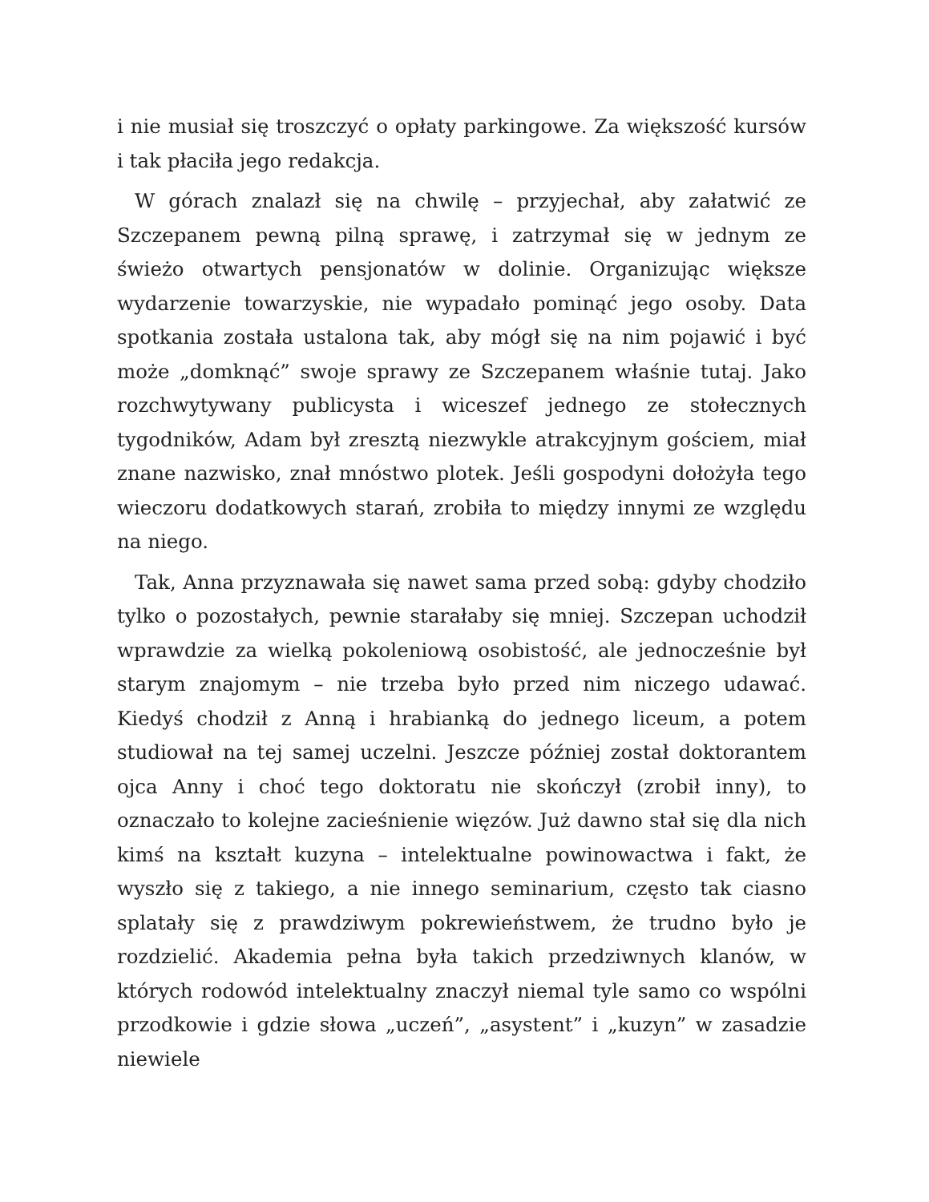i nie musiał się troszczyć o opłaty parkingowe. Za większość kursów i tak płaciła jego redakcja.
W górach znalazł się na chwilę – przyjechał, aby załatwić ze Szczepanem pewną pilną sprawę, i zatrzymał się w jednym ze świeżo otwartych pensjonatów w dolinie. Organizując większe wydarzenie towarzyskie, nie wypadało pominąć jego osoby. Data spotkania została ustalona tak, aby mógł się na nim pojawić i być może „domknąć” swoje sprawy ze Szczepanem właśnie tutaj. Jako rozchwytywany publicysta i wiceszef jednego ze stołecznych tygodników, Adam był zresztą niezwykle atrakcyjnym gościem, miał znane nazwisko, znał mnóstwo plotek. Jeśli gospodyni dołożyła tego wieczoru dodatkowych starań, zrobiła to między innymi ze względu na niego.
Tak, Anna przyznawała się nawet sama przed sobą: gdyby chodziło tylko o pozostałych, pewnie starałaby się mniej. Szczepan uchodził wprawdzie za wielką pokoleniową osobistość, ale jednocześnie był starym znajomym – nie trzeba było przed nim niczego udawać. Kiedyś chodził z Anną i hrabianką do jednego liceum, a potem studiował na tej samej uczelni. Jeszcze później został doktorantem ojca Anny i choć tego doktoratu nie skończył (zrobił inny), to oznaczało to kolejne zacieśnienie więzów. Już dawno stał się dla nich kimś na kształt kuzyna – intelektualne powinowactwa i fakt, że wyszło się z takiego, a nie innego seminarium, często tak ciasno splatały się z prawdziwym pokrewieństwem, że trudno było je rozdzielić. Akademia pełna była takich przedziwnych klanów, w których rodowód intelektualny znaczył niemal tyle samo co wspólni przodkowie i gdzie słowa „uczeń”, „asystent” i „kuzyn” w zasadzie niewiele